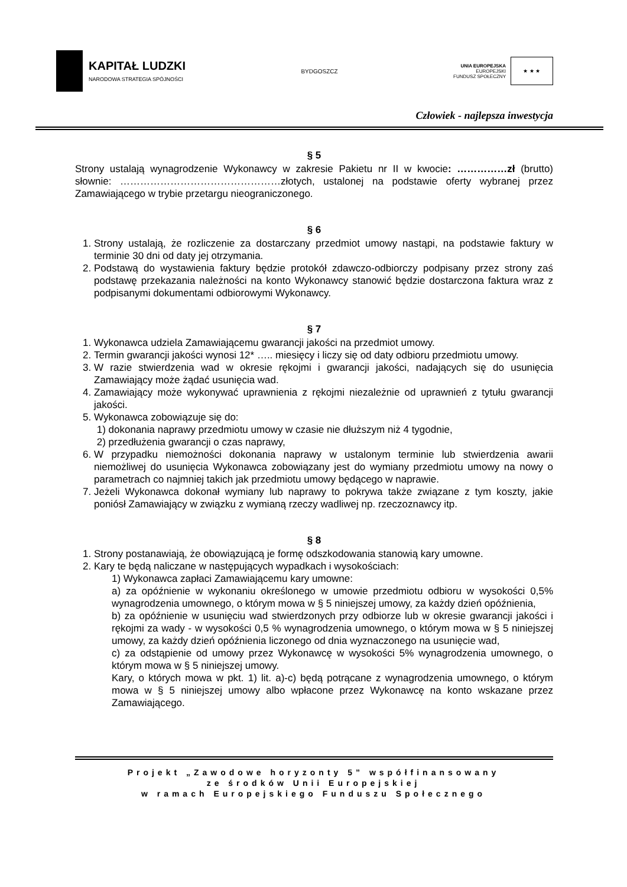KAPITAŁ LUDZKI
NARODOWA STRATEGIA SPÓJNOŚCI
BYDGOSZCZ
UNIA EUROPEJSKA
EUROPEJSKI
FUNDUSZ SPOŁECZNY
★ ★ ★
Człowiek - najlepsza inwestycja
§ 5
Strony ustalają wynagrodzenie Wykonawcy w zakresie Pakietu nr II w kwocie: ……………zł (brutto) słownie: …………………………………………złotych, ustalonej na podstawie oferty wybranej przez Zamawiającego w trybie przetargu nieograniczonego.
§ 6
1. Strony ustalają, że rozliczenie za dostarczany przedmiot umowy nastąpi, na podstawie faktury w terminie 30 dni od daty jej otrzymania.
2. Podstawą do wystawienia faktury będzie protokół zdawczo-odbiorczy podpisany przez strony zaś podstawę przekazania należności na konto Wykonawcy stanowić będzie dostarczona faktura wraz z podpisanymi dokumentami odbiorowymi Wykonawcy.
§ 7
1. Wykonawca udziela Zamawiającemu gwarancji jakości na przedmiot umowy.
2. Termin gwarancji jakości wynosi 12* ….. miesięcy i liczy się od daty odbioru przedmiotu umowy.
3. W razie stwierdzenia wad w okresie rękojmi i gwarancji jakości, nadających się do usunięcia Zamawiający może żądać usunięcia wad.
4. Zamawiający może wykonywać uprawnienia z rękojmi niezależnie od uprawnień z tytułu gwarancji jakości.
5. Wykonawca zobowiązuje się do:
1) dokonania naprawy przedmiotu umowy w czasie nie dłuższym niż 4 tygodnie,
2) przedłużenia gwarancji o czas naprawy,
6. W przypadku niemożności dokonania naprawy w ustalonym terminie lub stwierdzenia awarii niemożliwej do usunięcia Wykonawca zobowiązany jest do wymiany przedmiotu umowy na nowy o parametrach co najmniej takich jak przedmiotu umowy będącego w naprawie.
7. Jeżeli Wykonawca dokonał wymiany lub naprawy to pokrywa także związane z tym koszty, jakie poniósł Zamawiający w związku z wymianą rzeczy wadliwej np. rzeczoznawcy itp.
§ 8
1. Strony postanawiają, że obowiązującą je formę odszkodowania stanowią kary umowne.
2. Kary te będą naliczane w następujących wypadkach i wysokościach:
1) Wykonawca zapłaci Zamawiającemu kary umowne:
a) za opóźnienie w wykonaniu określonego w umowie przedmiotu odbioru w wysokości 0,5% wynagrodzenia umownego, o którym mowa w § 5 niniejszej umowy, za każdy dzień opóźnienia,
b) za opóźnienie w usunięciu wad stwierdzonych przy odbiorze lub w okresie gwarancji jakości i rękojmi za wady - w wysokości 0,5 % wynagrodzenia umownego, o którym mowa w § 5 niniejszej umowy, za każdy dzień opóźnienia liczonego od dnia wyznaczonego na usunięcie wad,
c) za odstąpienie od umowy przez Wykonawcę w wysokości 5% wynagrodzenia umownego, o którym mowa w § 5 niniejszej umowy.
Kary, o których mowa w pkt. 1) lit. a)-c) będą potrącane z wynagrodzenia umownego, o którym mowa w § 5 niniejszej umowy albo wpłacone przez Wykonawcę na konto wskazane przez Zamawiającego.
Projekt „Zawodowe horyzonty 5” współfinansowany
ze środków Unii Europejskiej
w ramach Europejskiego Funduszu Społecznego